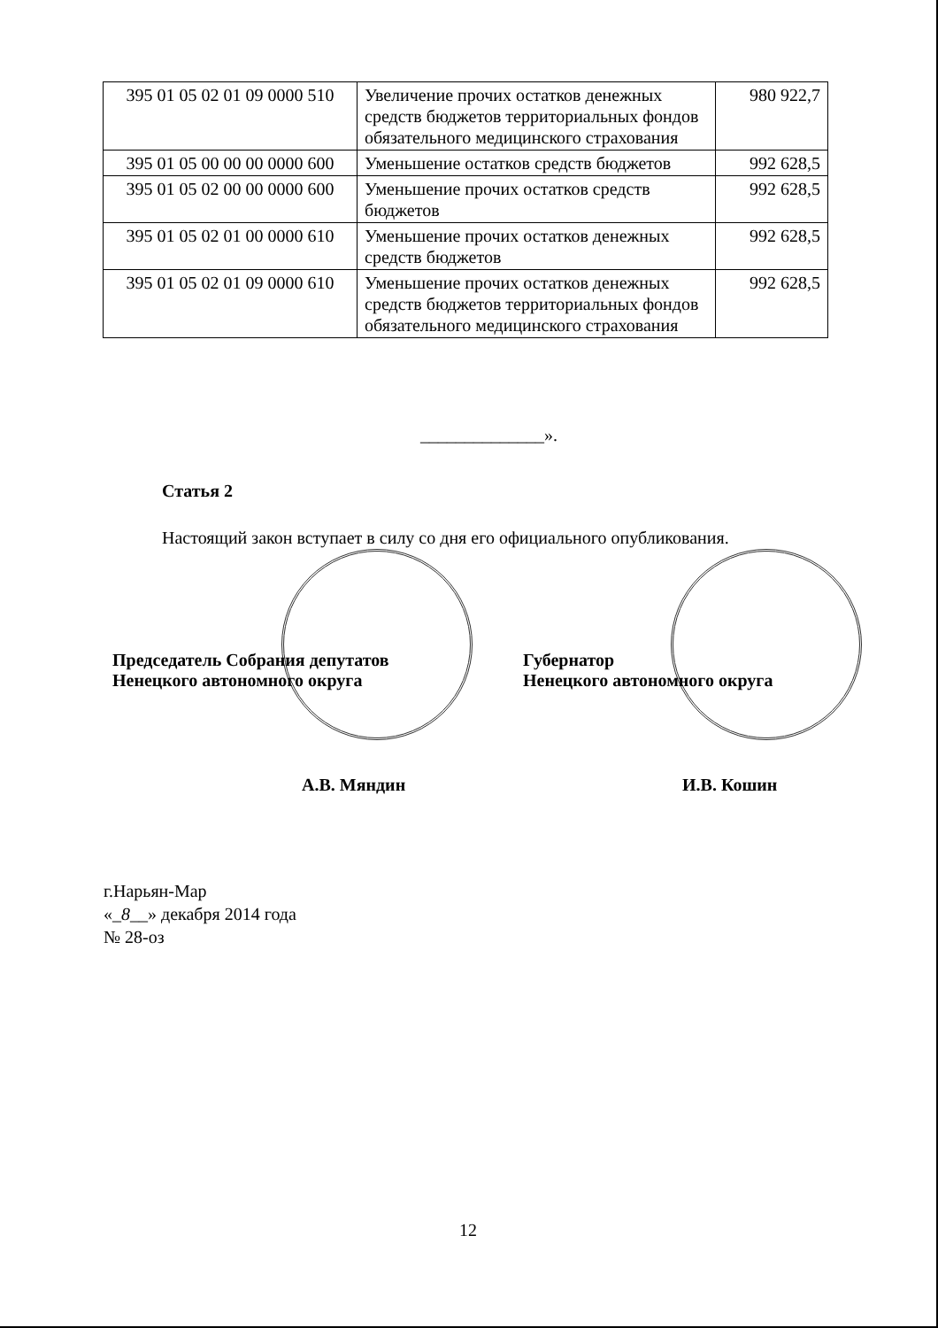| 395 01 05 02 01 09 0000 510 | Увеличение прочих остатков денежных средств бюджетов территориальных фондов обязательного медицинского страхования | 980 922,7 |
| 395 01 05 00 00 00 0000 600 | Уменьшение остатков средств бюджетов | 992 628,5 |
| 395 01 05 02 00 00 0000 600 | Уменьшение прочих остатков средств бюджетов | 992 628,5 |
| 395 01 05 02 01 00 0000 610 | Уменьшение прочих остатков денежных средств бюджетов | 992 628,5 |
| 395 01 05 02 01 09 0000 610 | Уменьшение прочих остатков денежных средств бюджетов территориальных фондов обязательного медицинского страхования | 992 628,5 |
______________».
Статья 2
Настоящий закон вступает в силу со дня его официального опубликования.
Председатель Собрания депутатов
Ненецкого автономного округа
А.В. Мяндин
Губернатор
Ненецкого автономного округа
И.В. Кошин
г.Нарьян-Мар
«_8__» декабря 2014 года
№ 28-оз
12